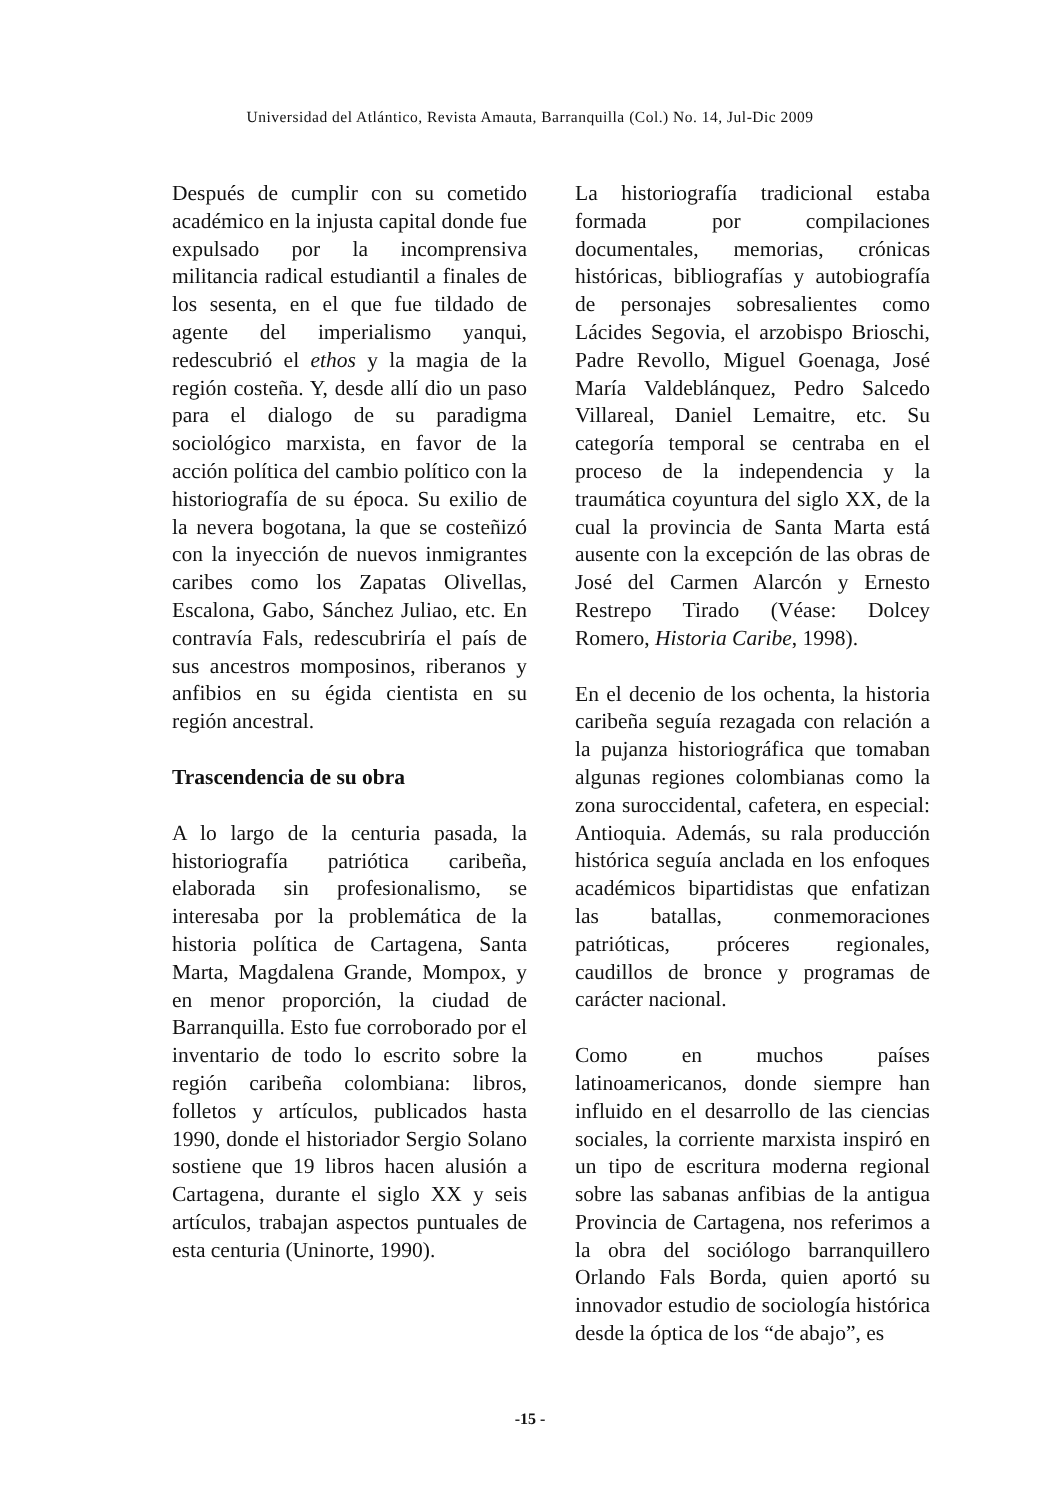Universidad del Atlántico, Revista Amauta, Barranquilla (Col.) No. 14, Jul-Dic 2009
Después de cumplir con su cometido académico en la injusta capital donde fue expulsado por la incomprensiva militancia radical estudiantil a finales de los sesenta, en el que fue tildado de agente del imperialismo yanqui, redescubrió el ethos y la magia de la región costeña. Y, desde allí dio un paso para el dialogo de su paradigma sociológico marxista, en favor de la acción política del cambio político con la historiografía de su época. Su exilio de la nevera bogotana, la que se costeñizó con la inyección de nuevos inmigrantes caribes como los Zapatas Olivellas, Escalona, Gabo, Sánchez Juliao, etc. En contravía Fals, redescubriría el país de sus ancestros momposinos, riberanos y anfibios en su égida cientista en su región ancestral.
Trascendencia de su obra
A lo largo de la centuria pasada, la historiografía patriótica caribeña, elaborada sin profesionalismo, se interesaba por la problemática de la historia política de Cartagena, Santa Marta, Magdalena Grande, Mompox, y en menor proporción, la ciudad de Barranquilla. Esto fue corroborado por el inventario de todo lo escrito sobre la región caribeña colombiana: libros, folletos y artículos, publicados hasta 1990, donde el historiador Sergio Solano sostiene que 19 libros hacen alusión a Cartagena, durante el siglo XX y seis artículos, trabajan aspectos puntuales de esta centuria (Uninorte, 1990).
La historiografía tradicional estaba formada por compilaciones documentales, memorias, crónicas históricas, bibliografías y autobiografía de personajes sobresalientes como Lácides Segovia, el arzobispo Brioschi, Padre Revollo, Miguel Goenaga, José María Valdeblánquez, Pedro Salcedo Villareal, Daniel Lemaitre, etc. Su categoría temporal se centraba en el proceso de la independencia y la traumática coyuntura del siglo XX, de la cual la provincia de Santa Marta está ausente con la excepción de las obras de José del Carmen Alarcón y Ernesto Restrepo Tirado (Véase: Dolcey Romero, Historia Caribe, 1998).
En el decenio de los ochenta, la historia caribeña seguía rezagada con relación a la pujanza historiográfica que tomaban algunas regiones colombianas como la zona suroccidental, cafetera, en especial: Antioquia. Además, su rala producción histórica seguía anclada en los enfoques académicos bipartidistas que enfatizan las batallas, conmemoraciones patrióticas, próceres regionales, caudillos de bronce y programas de carácter nacional.
Como en muchos países latinoamericanos, donde siempre han influido en el desarrollo de las ciencias sociales, la corriente marxista inspiró en un tipo de escritura moderna regional sobre las sabanas anfibias de la antigua Provincia de Cartagena, nos referimos a la obra del sociólogo barranquillero Orlando Fals Borda, quien aportó su innovador estudio de sociología histórica desde la óptica de los “de abajo”, es
-15 -